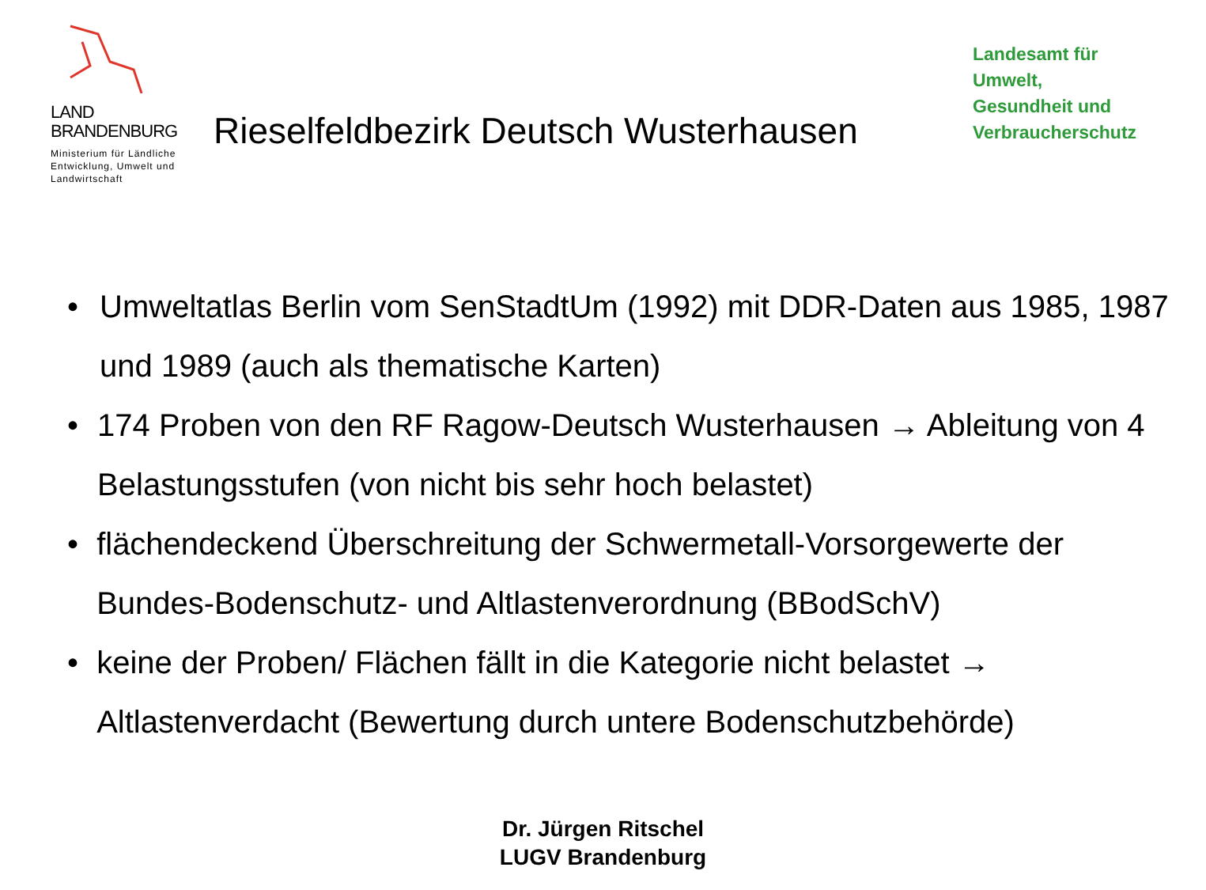LAND
BRANDENBURG
Ministerium für Ländliche Entwicklung, Umwelt und Landwirtschaft
Rieselfeldbezirk Deutsch Wusterhausen
Landesamt für
Umwelt,
Gesundheit und
Verbraucherschutz
• Umweltatlas Berlin vom SenStadtUm (1992) mit DDR-Daten aus 1985, 1987 und 1989 (auch als thematische Karten)
• 174 Proben von den RF Ragow-Deutsch Wusterhausen → Ableitung von 4 Belastungsstufen (von nicht bis sehr hoch belastet)
• flächendeckend Überschreitung der Schwermetall-Vorsorgewerte der Bundes-Bodenschutz- und Altlastenverordnung (BBodSchV)
• keine der Proben/ Flächen fällt in die Kategorie nicht belastet → Altlastenverdacht (Bewertung durch untere Bodenschutzbehörde)
Dr. Jürgen Ritschel
LUGV Brandenburg